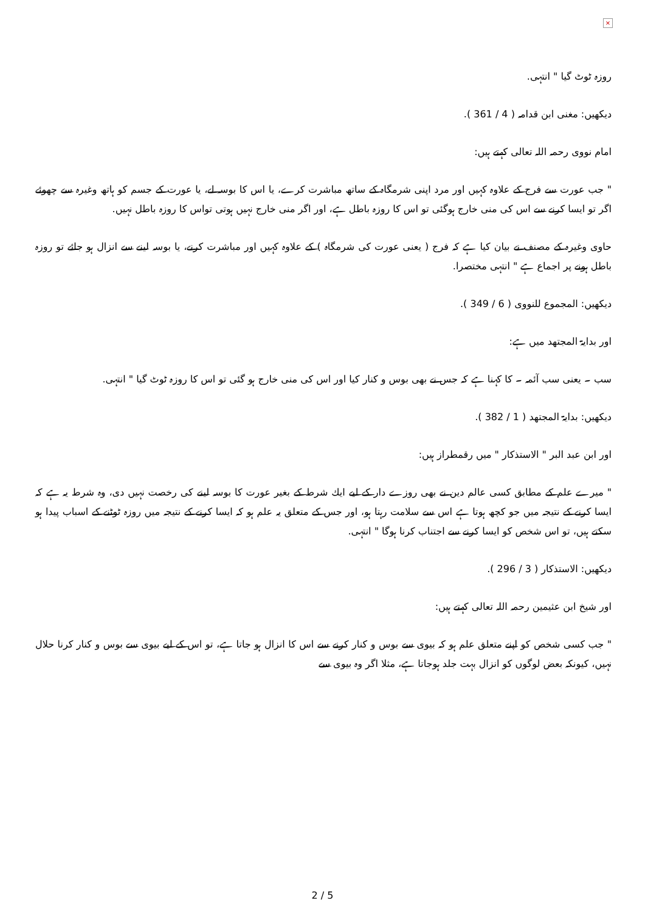×
روزہ ٹوٹ گیا " انتہی.
دیکھیں: مغنی ابن قدامہ ( 4 / 361 ).
امام نووی رحمہ اللہ تعالی کہتے ہیں:
" جب عورت سے فرج کے علاوہ کہیں اور مرد اپنی شرمگاہ کے ساتھ مباشرت کرے، یا اس کا بوسہ لے، یا عورت کے جسم کو ہاتھ وغیرہ سے چھوئے اگر تو ایسا کرنے سے اس کی منی خارج ہوگئی تو اس کا روزہ باطل ہے، اور اگر منی خارج نہیں ہوتی تواس کا روزہ باطل نہیں.
حاوی وغیرہ کے مصنف نے بیان کیا ہے کہ فرج ( یعنی عورت کی شرمگاہ ) کے علاوہ کہیں اور مباشرت کرنے، یا بوسہ لینے سے انزال ہو جائے تو روزہ باطل ہونے پر اجماع ہے " انتہی مختصرا.
دیکھیں: المجموع للنووی ( 6 / 349 ).
اور بدایۃ المجتھد میں ہے:
سب ۔ یعنی سب آئمہ ۔ کا کہنا ہے کہ جس نے بھی بوس و کنار کیا اور اس کی منی خارج ہو گئی تو اس کا روزہ ٹوٹ گیا " انتہی.
دیکھیں: بدایۃ المجتھد ( 1 / 382 ).
اور ابن عبد البر " الاستذکار " میں رقمطراز ہیں:
" میرے علم کے مطابق کسی عالم دین نے بھی روزے دار کے لیے ایك شرط کے بغیر عورت کا بوسہ لینے کی رخصت نہیں دی، وہ شرط یہ ہے کہ ایسا کرنے کے نتیجہ میں جو کچھ ہوتا ہے اس سے سلامت رہتا ہو، اور جس کے متعلق یہ علم ہو کہ ایسا کرنے کے نتیجہ میں روزہ ٹوٹنے کے اسباب پیدا ہو سکتے ہیں، تو اس شخص کو ایسا کرنے سے اجتناب کرنا ہوگا " انتہی.
دیکھیں: الاستذکار ( 3 / 296 ).
اور شیخ ابن عثیمین رحمہ اللہ تعالی کہتے ہیں:
" جب کسی شخص کو اپنے متعلق علم ہو کہ بیوی سے بوس و کنار کرنے سے اس کا انزال ہو جاتا ہے، تو اس کے لیے بیوی سے بوس و کنار کرنا حلال نہیں، کیونکہ بعض لوگوں کو انزال بہت جلد ہوجاتا ہے، مثلا اگر وہ بیوی سے
2 / 5